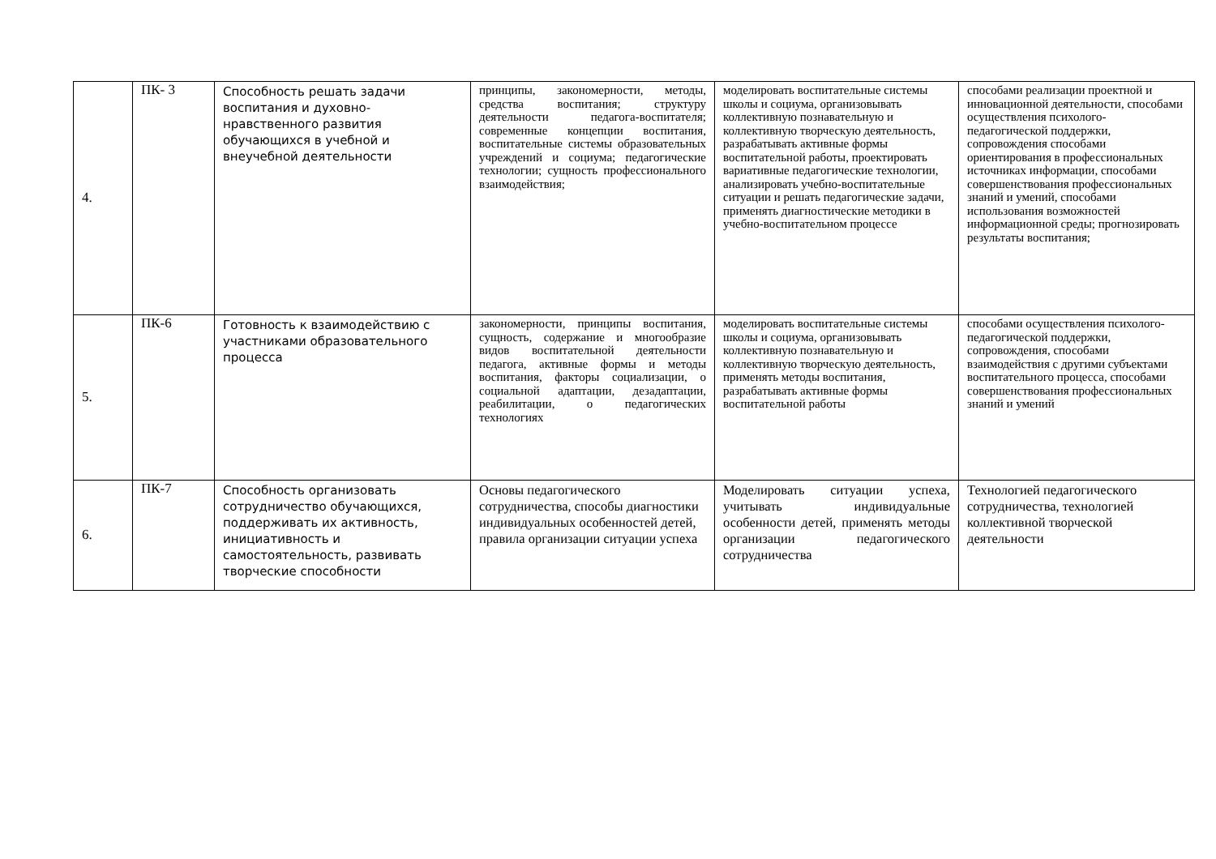| 4. | ПК- 3 | Способность решать задачи воспитания и духовно-нравственного развития обучающихся в учебной и внеучебной деятельности | принципы, закономерности, методы, средства воспитания; структуру деятельности педагога-воспитателя; современные концепции воспитания, воспитательные системы образовательных учреждений и социума; педагогические технологии; сущность профессионального взаимодействия; | моделировать воспитательные системы школы и социума, организовывать коллективную познавательную и коллективную творческую деятельность, разрабатывать активные формы воспитательной работы, проектировать вариативные педагогические технологии, анализировать учебно-воспитательные ситуации и решать педагогические задачи, применять диагностические методики в учебно-воспитательном процессе | способами реализации проектной и инновационной деятельности, способами осуществления психолого-педагогической поддержки, сопровождения способами ориентирования в профессиональных источниках информации, способами совершенствования профессиональных знаний и умений, способами использования возможностей информационной среды; прогнозировать результаты воспитания; |
| 5. | ПК-6 | Готовность к взаимодействию с участниками образовательного процесса | закономерности, принципы воспитания, сущность, содержание и многообразие видов воспитательной деятельности педагога, активные формы и методы воспитания, факторы социализации, о социальной адаптации, дезадаптации, реабилитации, о педагогических технологиях | моделировать воспитательные системы школы и социума, организовывать коллективную познавательную и коллективную творческую деятельность, применять методы воспитания, разрабатывать активные формы воспитательной работы | способами осуществления психолого-педагогической поддержки, сопровождения, способами взаимодействия с другими субъектами воспитательного процесса, способами совершенствования профессиональных знаний и умений |
| 6. | ПК-7 | Способность организовать сотрудничество обучающихся, поддерживать их активность, инициативность и самостоятельность, развивать творческие способности | Основы педагогического сотрудничества, способы диагностики индивидуальных особенностей детей, правила организации ситуации успеха | Моделировать ситуации успеха, учитывать индивидуальные особенности детей, применять методы организации педагогического сотрудничества | Технологией педагогического сотрудничества, технологией коллективной творческой деятельности |